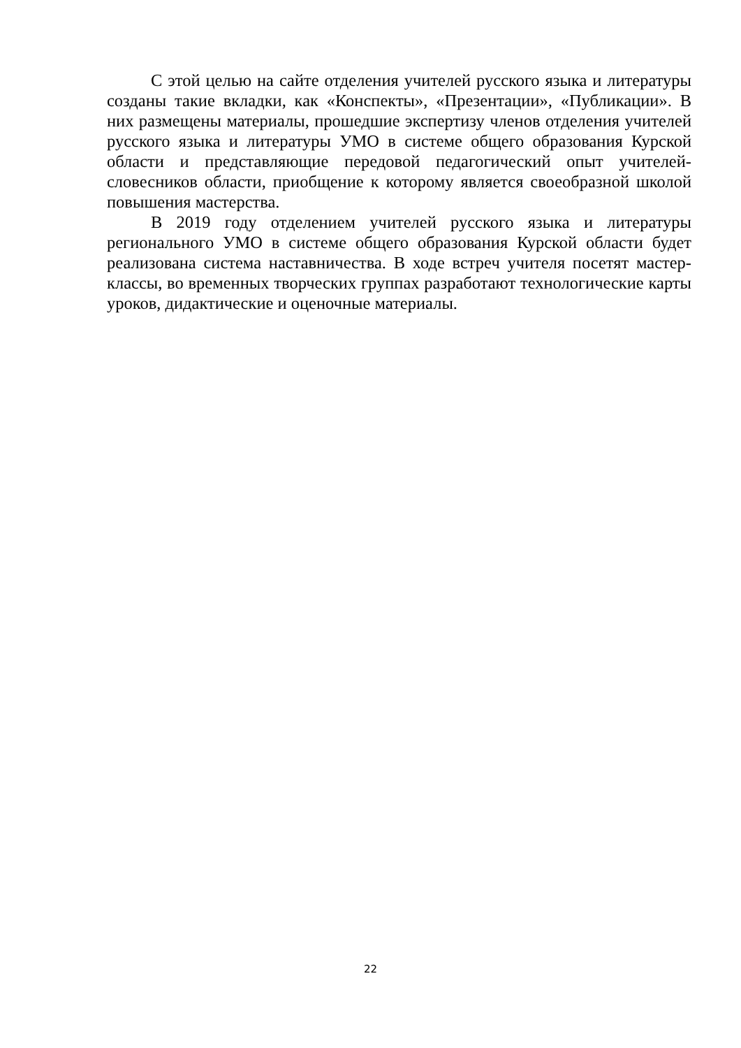С этой целью на сайте отделения учителей русского языка и литературы созданы такие вкладки, как «Конспекты», «Презентации», «Публикации». В них размещены материалы, прошедшие экспертизу членов отделения учителей русского языка и литературы УМО в системе общего образования Курской области и представляющие передовой педагогический опыт учителей-словесников области, приобщение к которому является своеобразной школой повышения мастерства.
В 2019 году отделением учителей русского языка и литературы регионального УМО в системе общего образования Курской области будет реализована система наставничества. В ходе встреч учителя посетят мастер-классы, во временных творческих группах разработают технологические карты уроков, дидактические и оценочные материалы.
22